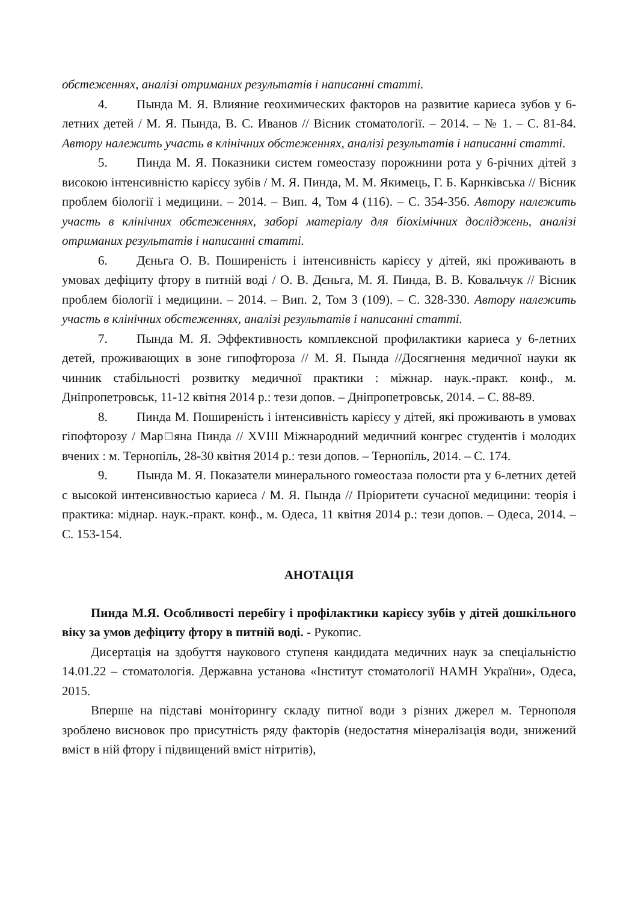обстеженнях, аналізі отриманих результатів і написанні статті.
4. Пында М. Я. Влияние геохимических факторов на развитие кариеса зубов у 6-летних детей / М. Я. Пында, В. С. Иванов // Вісник стоматології. – 2014. – № 1. – С. 81-84. Автору належить участь в клінічних обстеженнях, аналізі результатів і написанні статті.
5. Пинда М. Я. Показники систем гомеостазу порожнини рота у 6-річних дітей з високою інтенсивністю карієсу зубів / М. Я. Пинда, М. М. Якимець, Г. Б. Карнківська // Вісник проблем біології і медицини. – 2014. – Вип. 4, Том 4 (116). – С. 354-356. Автору належить участь в клінічних обстеженнях, заборі матеріалу для біохімічних досліджень, аналізі отриманих результатів і написанні статті.
6. Дєньга О. В. Поширеність і інтенсивність карієсу у дітей, які проживають в умовах дефіциту фтору в питній воді / О. В. Дєньга, М. Я. Пинда, В. В. Ковальчук // Вісник проблем біології і медицини. – 2014. – Вип. 2, Том 3 (109). – С. 328-330. Автору належить участь в клінічних обстеженнях, аналізі результатів і написанні статті.
7. Пында М. Я. Эффективность комплексной профилактики кариеса у 6-летних детей, проживающих в зоне гипофтороза // М. Я. Пында //Досягнення медичної науки як чинник стабільності розвитку медичної практики : міжнар. наук.-практ. конф., м. Дніпропетровськ, 11-12 квітня 2014 р.: тези допов. – Дніпропетровськ, 2014. – С. 88-89.
8. Пинда М. Поширеність і інтенсивність карієсу у дітей, які проживають в умовах гіпофторозу / Мар□яна Пинда // XVIII Міжнародний медичний конгрес студентів і молодих вчених : м. Тернопіль, 28-30 квітня 2014 р.: тези допов. – Тернопіль, 2014. – С. 174.
9. Пында М. Я. Показатели минерального гомеостаза полости рта у 6-летних детей с высокой интенсивностью кариеса / М. Я. Пында // Пріоритети сучасної медицини: теорія і практика: міднар. наук.-практ. конф., м. Одеса, 11 квітня 2014 р.: тези допов. – Одеса, 2014. – С. 153-154.
АНОТАЦІЯ
Пинда М.Я. Особливості перебігу і профілактики карієсу зубів у дітей дошкільного віку за умов дефіциту фтору в питній воді. - Рукопис.
Дисертація на здобуття наукового ступеня кандидата медичних наук за спеціальністю 14.01.22 – стоматологія. Державна установа «Інститут стоматології НАМН України», Одеса, 2015.
Вперше на підставі моніторингу складу питної води з різних джерел м. Тернополя зроблено висновок про присутність ряду факторів (недостатня мінералізація води, знижений вміст в ній фтору і підвищений вміст нітритів),